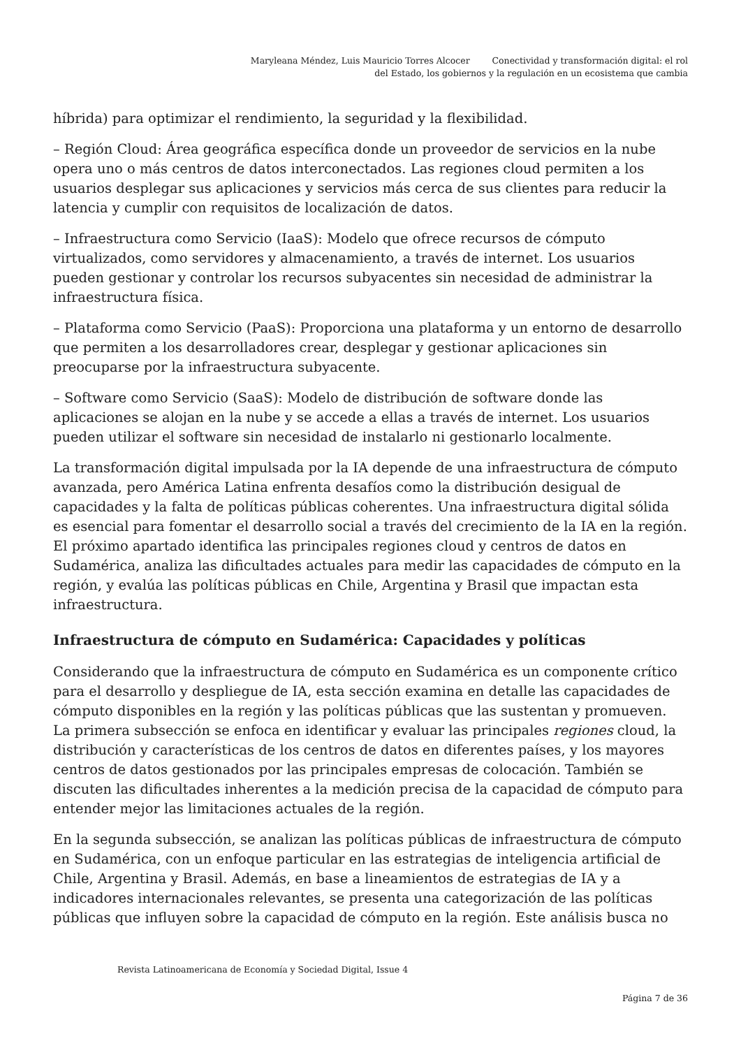Maryleana Méndez, Luis Mauricio Torres Alcocer Conectividad y transformación digital: el rol
del Estado, los gobiernos y la regulación en un ecosistema que cambia
híbrida) para optimizar el rendimiento, la seguridad y la flexibilidad.
– Región Cloud: Área geográfica específica donde un proveedor de servicios en la nube opera uno o más centros de datos interconectados. Las regiones cloud permiten a los usuarios desplegar sus aplicaciones y servicios más cerca de sus clientes para reducir la latencia y cumplir con requisitos de localización de datos.
– Infraestructura como Servicio (IaaS): Modelo que ofrece recursos de cómputo virtualizados, como servidores y almacenamiento, a través de internet. Los usuarios pueden gestionar y controlar los recursos subyacentes sin necesidad de administrar la infraestructura física.
– Plataforma como Servicio (PaaS): Proporciona una plataforma y un entorno de desarrollo que permiten a los desarrolladores crear, desplegar y gestionar aplicaciones sin preocuparse por la infraestructura subyacente.
– Software como Servicio (SaaS): Modelo de distribución de software donde las aplicaciones se alojan en la nube y se accede a ellas a través de internet. Los usuarios pueden utilizar el software sin necesidad de instalarlo ni gestionarlo localmente.
La transformación digital impulsada por la IA depende de una infraestructura de cómputo avanzada, pero América Latina enfrenta desafíos como la distribución desigual de capacidades y la falta de políticas públicas coherentes. Una infraestructura digital sólida es esencial para fomentar el desarrollo social a través del crecimiento de la IA en la región. El próximo apartado identifica las principales regiones cloud y centros de datos en Sudamérica, analiza las dificultades actuales para medir las capacidades de cómputo en la región, y evalúa las políticas públicas en Chile, Argentina y Brasil que impactan esta infraestructura.
Infraestructura de cómputo en Sudamérica: Capacidades y políticas
Considerando que la infraestructura de cómputo en Sudamérica es un componente crítico para el desarrollo y despliegue de IA, esta sección examina en detalle las capacidades de cómputo disponibles en la región y las políticas públicas que las sustentan y promueven. La primera subsección se enfoca en identificar y evaluar las principales regiones cloud, la distribución y características de los centros de datos en diferentes países, y los mayores centros de datos gestionados por las principales empresas de colocación. También se discuten las dificultades inherentes a la medición precisa de la capacidad de cómputo para entender mejor las limitaciones actuales de la región.
En la segunda subsección, se analizan las políticas públicas de infraestructura de cómputo en Sudamérica, con un enfoque particular en las estrategias de inteligencia artificial de Chile, Argentina y Brasil. Además, en base a lineamientos de estrategias de IA y a indicadores internacionales relevantes, se presenta una categorización de las políticas públicas que influyen sobre la capacidad de cómputo en la región. Este análisis busca no
Revista Latinoamericana de Economía y Sociedad Digital, Issue 4
Página 7 de 36